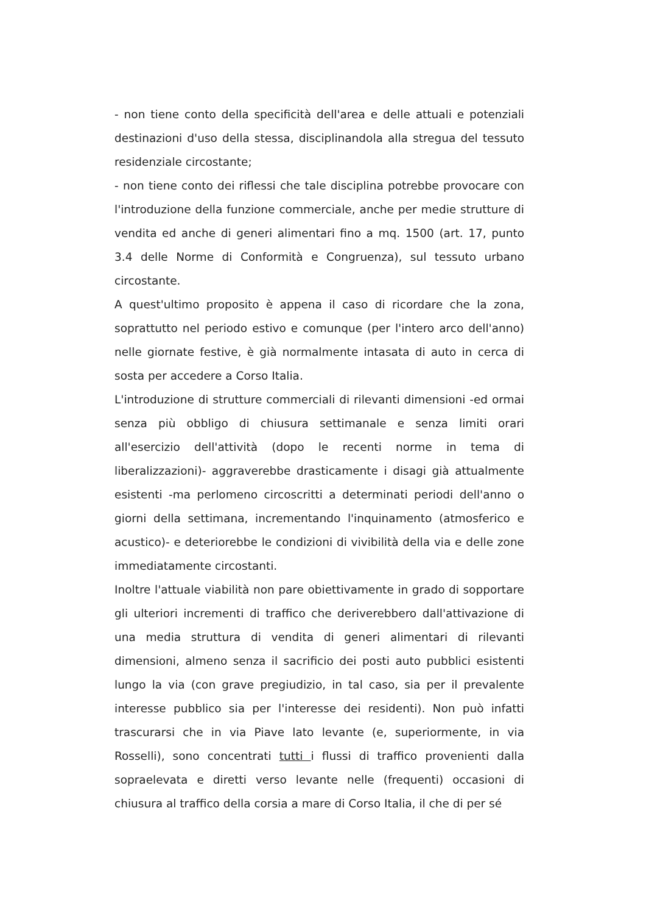- non tiene conto della specificità dell'area e delle attuali e potenziali destinazioni d'uso della stessa, disciplinandola alla stregua del tessuto residenziale circostante;
- non tiene conto dei riflessi che tale disciplina potrebbe provocare con l'introduzione della funzione commerciale, anche per medie strutture di vendita ed anche di generi alimentari fino a mq. 1500 (art. 17, punto 3.4 delle Norme di Conformità e Congruenza), sul tessuto urbano circostante.
A quest'ultimo proposito è appena il caso di ricordare che la zona, soprattutto nel periodo estivo e comunque (per l'intero arco dell'anno) nelle giornate festive, è già normalmente intasata di auto in cerca di sosta per accedere a Corso Italia.
L'introduzione di strutture commerciali di rilevanti dimensioni -ed ormai senza più obbligo di chiusura settimanale e senza limiti orari all'esercizio dell'attività (dopo le recenti norme in tema di liberalizzazioni)- aggraverebbe drasticamente i disagi già attualmente esistenti -ma perlomeno circoscritti a determinati periodi dell'anno o giorni della settimana, incrementando l'inquinamento (atmosferico e acustico)- e deteriorebbe le condizioni di vivibilità della via e delle zone immediatamente circostanti.
Inoltre l'attuale viabilità non pare obiettivamente in grado di sopportare gli ulteriori incrementi di traffico che deriverebbero dall'attivazione di una media struttura di vendita di generi alimentari di rilevanti dimensioni, almeno senza il sacrificio dei posti auto pubblici esistenti lungo la via (con grave pregiudizio, in tal caso, sia per il prevalente interesse pubblico sia per l'interesse dei residenti). Non può infatti trascurarsi che in via Piave lato levante (e, superiormente, in via Rosselli), sono concentrati tutti i flussi di traffico provenienti dalla sopraelevata e diretti verso levante nelle (frequenti) occasioni di chiusura al traffico della corsia a mare di Corso Italia, il che di per sé